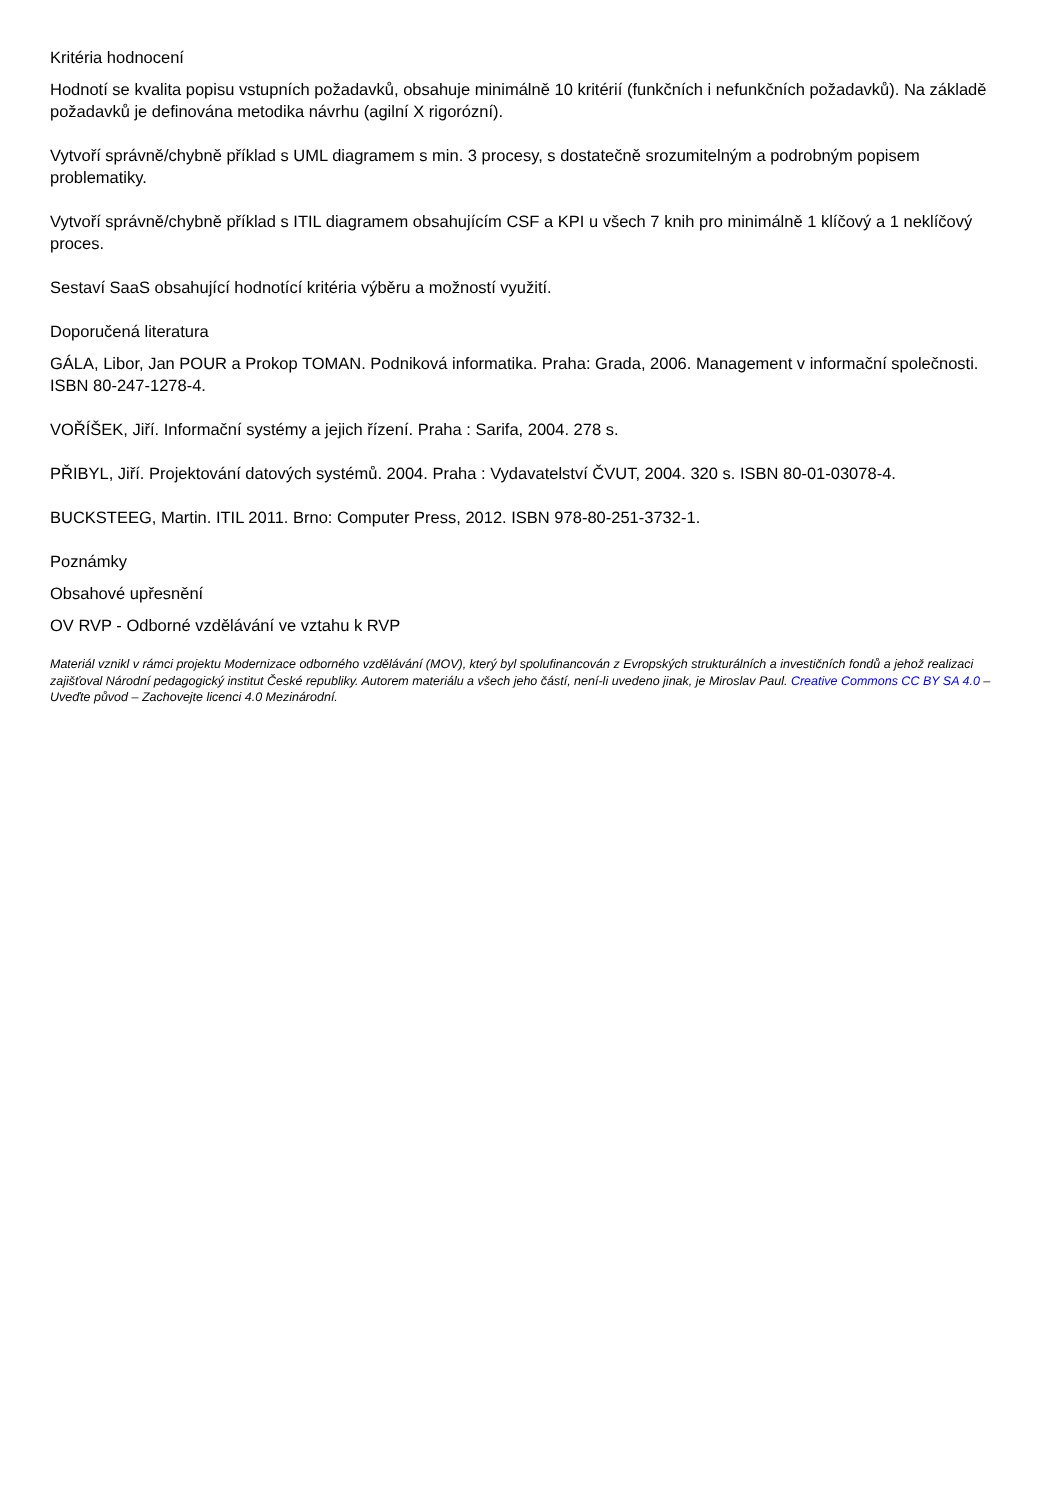Kritéria hodnocení
Hodnotí se kvalita popisu vstupních požadavků, obsahuje minimálně 10 kritérií (funkčních i nefunkčních požadavků). Na základě požadavků je definována metodika návrhu (agilní X rigorózní).
Vytvoří správně/chybně příklad s UML diagramem s min. 3 procesy, s dostatečně srozumitelným a podrobným popisem problematiky.
Vytvoří správně/chybně příklad s ITIL diagramem obsahujícím CSF a KPI u všech 7 knih pro minimálně 1 klíčový a 1 neklíčový proces.
Sestaví SaaS obsahující hodnotící kritéria výběru a možností využití.
Doporučená literatura
GÁLA, Libor, Jan POUR a Prokop TOMAN. Podniková informatika. Praha: Grada, 2006. Management v informační společnosti. ISBN 80-247-1278-4.
VOŘÍŠEK, Jiří. Informační systémy a jejich řízení. Praha : Sarifa, 2004. 278 s.
PŘIBYL, Jiří. Projektování datových systémů. 2004. Praha : Vydavatelství ČVUT, 2004. 320 s. ISBN 80-01-03078-4.
BUCKSTEEG, Martin. ITIL 2011. Brno: Computer Press, 2012. ISBN 978-80-251-3732-1.
Poznámky
Obsahové upřesnění
OV RVP - Odborné vzdělávání ve vztahu k RVP
Materiál vznikl v rámci projektu Modernizace odborného vzdělávání (MOV), který byl spolufinancován z Evropských strukturálních a investičních fondů a jehož realizaci zajišťoval Národní pedagogický institut České republiky. Autorem materiálu a všech jeho částí, není-li uvedeno jinak, je Miroslav Paul. Creative Commons CC BY SA 4.0 – Uveďte původ – Zachovejte licenci 4.0 Mezinárodní.